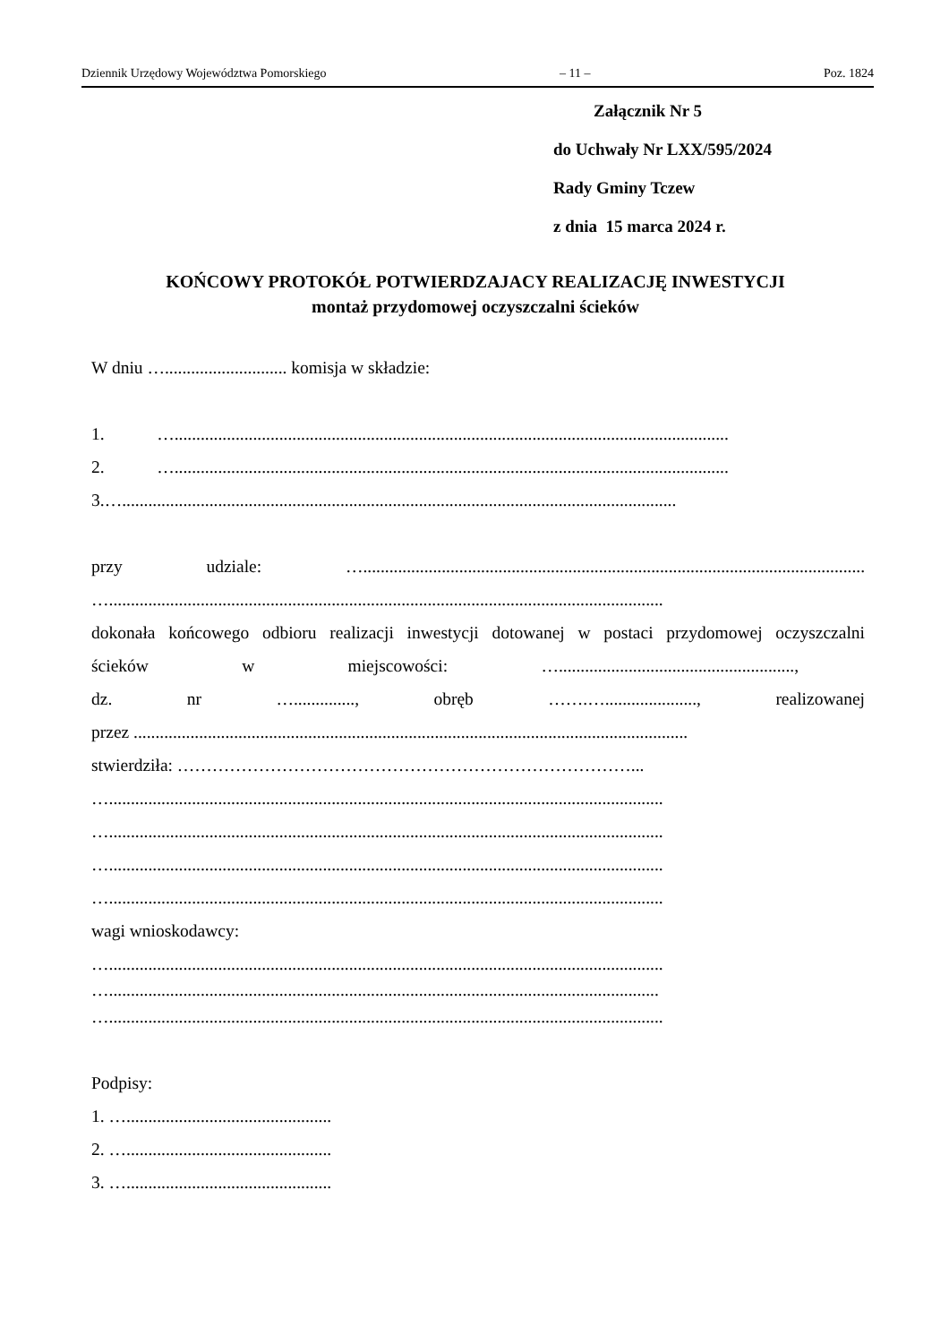Dziennik Urzędowy Województwa Pomorskiego – 11 – Poz. 1824
Załącznik Nr 5
do Uchwały Nr LXX/595/2024
Rady Gminy Tczew
z dnia 15 marca 2024 r.
KOŃCOWY PROTOKÓŁ POTWIERDZAJACY REALIZACJĘ INWESTYCJI
montaż przydomowej oczyszczalni ścieków
W dniu …............................ komisja w składzie:
1. …...............................................................................................................................
2. …...............................................................................................................................
3.…...............................................................................................................................
przy udziale: …...................................................................................................................
…...............................................................................................................................
dokonała końcowego odbioru realizacji inwestycji dotowanej w postaci przydomowej oczyszczalni
ścieków w miejscowości: …......................................................,
dz. nr ….............., obręb …….…....................., realizowanej
przez ...............................................................................................................................
stwierdziła: ……………………………………………………………………...
…...............................................................................................................................
…...............................................................................................................................
…...............................................................................................................................
…...............................................................................................................................
wagi wnioskodawcy:
…...............................................................................................................................
…..............................................................................................................................
…...............................................................................................................................
Podpisy:
1. …...............................................
2. …...............................................
3. …...............................................